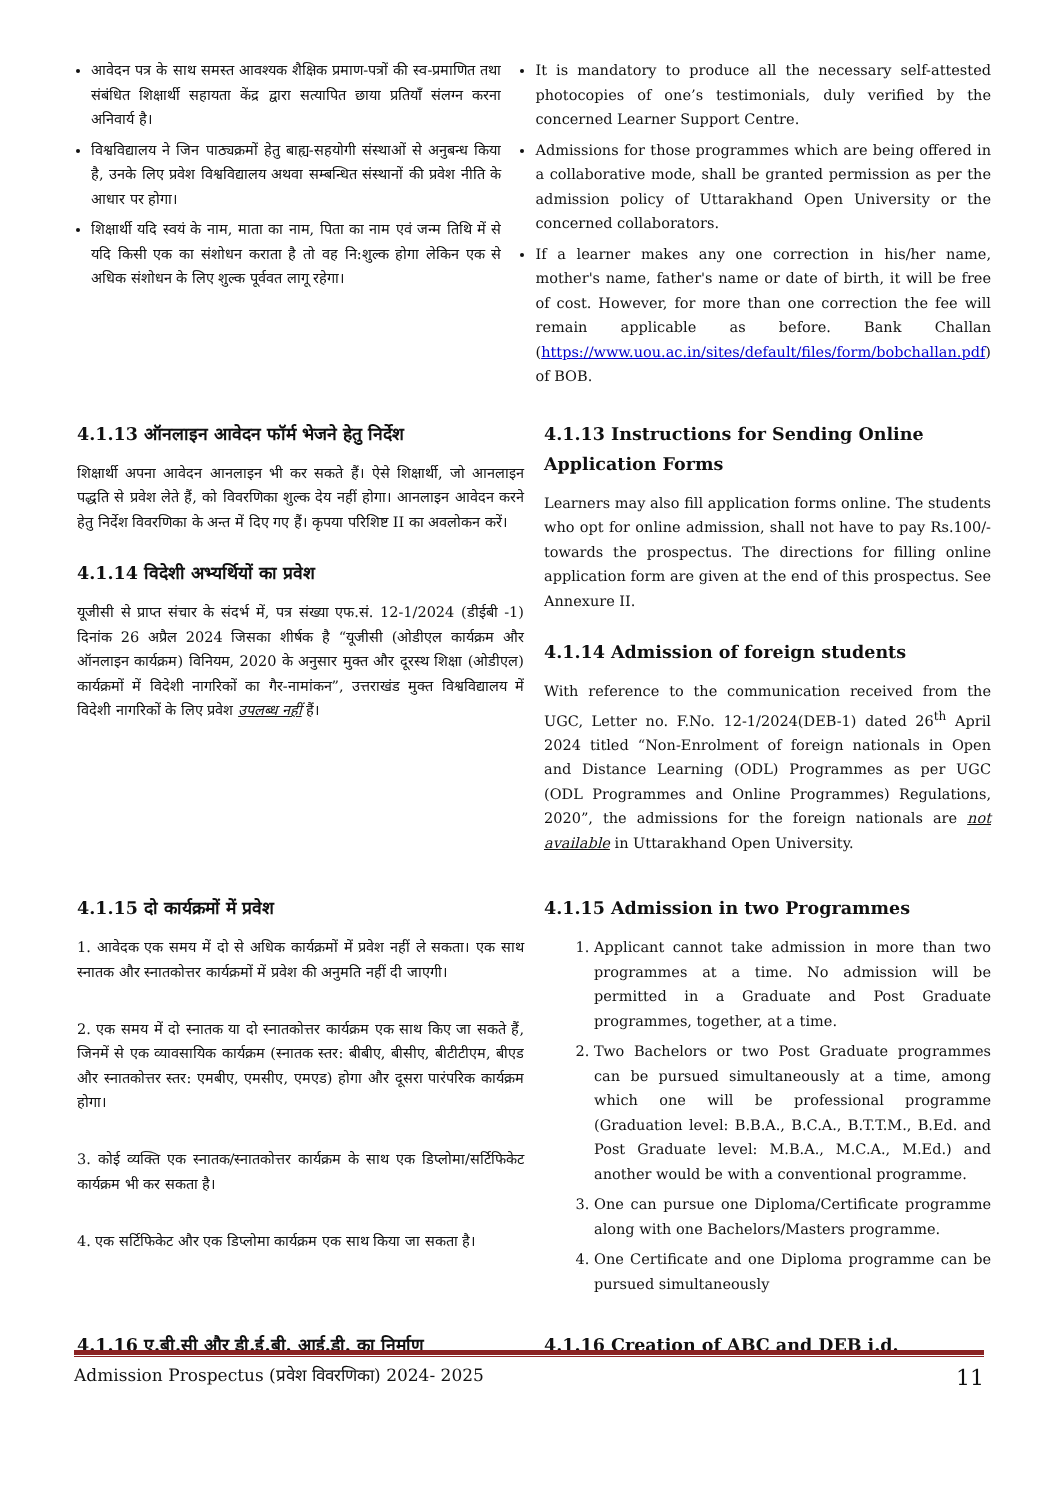आवेदन पत्र के साथ समस्त आवश्यक शैक्षिक प्रमाण-पत्रों की स्व-प्रमाणित तथा संबंधित शिक्षार्थी सहायता केंद्र द्वारा सत्यापित छाया प्रतियाँ संलग्न करना अनिवार्य है।
विश्वविद्यालय ने जिन पाठ्यक्रमों हेतु बाह्य-सहयोगी संस्थाओं से अनुबन्ध किया है, उनके लिए प्रवेश विश्वविद्यालय अथवा सम्बन्धित संस्थानों की प्रवेश नीति के आधार पर होगा।
शिक्षार्थी यदि स्वयं के नाम, माता का नाम, पिता का नाम एवं जन्म तिथि में से यदि किसी एक का संशोधन कराता है तो वह नि:शुल्क होगा लेकिन एक से अधिक संशोधन के लिए शुल्क पूर्ववत लागू रहेगा।
It is mandatory to produce all the necessary self-attested photocopies of one’s testimonials, duly verified by the concerned Learner Support Centre.
Admissions for those programmes which are being offered in a collaborative mode, shall be granted permission as per the admission policy of Uttarakhand Open University or the concerned collaborators.
If a learner makes any one correction in his/her name, mother's name, father's name or date of birth, it will be free of cost. However, for more than one correction the fee will remain applicable as before. Bank Challan (https://www.uou.ac.in/sites/default/files/form/bobchallan.pdf) of BOB.
4.1.13 ऑनलाइन आवेदन फॉर्म भेजने हेतु निर्देश
शिक्षार्थी अपना आवेदन आनलाइन भी कर सकते हैं। ऐसे शिक्षार्थी, जो आनलाइन पद्धति से प्रवेश लेते हैं, को विवरणिका शुल्क देय नहीं होगा। आनलाइन आवेदन करने हेतु निर्देश विवरणिका के अन्त में दिए गए हैं। कृपया परिशिष्ट II का अवलोकन करें।
4.1.14 विदेशी अभ्यर्थियों का प्रवेश
यूजीसी से प्राप्त संचार के संदर्भ में, पत्र संख्या एफ.सं. 12-1/2024 (डीईबी -1) दिनांक 26 अप्रैल 2024 जिसका शीर्षक है “यूजीसी (ओडीएल कार्यक्रम और ऑनलाइन कार्यक्रम) विनियम, 2020 के अनुसार मुक्त और दूरस्थ शिक्षा (ओडीएल) कार्यक्रमों में विदेशी नागरिकों का गैर-नामांकन”, उत्तराखंड मुक्त विश्वविद्यालय में विदेशी नागरिकों के लिए प्रवेश उपलब्ध नहीं हैं।
4.1.13 Instructions for Sending Online Application Forms
Learners may also fill application forms online. The students who opt for online admission, shall not have to pay Rs.100/- towards the prospectus. The directions for filling online application form are given at the end of this prospectus. See Annexure II.
4.1.14 Admission of foreign students
With reference to the communication received from the UGC, Letter no. F.No. 12-1/2024(DEB-1) dated 26<sup>th</sup> April 2024 titled “Non-Enrolment of foreign nationals in Open and Distance Learning (ODL) Programmes as per UGC (ODL Programmes and Online Programmes) Regulations, 2020”, the admissions for the foreign nationals are not available in Uttarakhand Open University.
4.1.15 दो कार्यक्रमों में प्रवेश
1. आवेदक एक समय में दो से अधिक कार्यक्रमों में प्रवेश नहीं ले सकता। एक साथ स्नातक और स्नातकोत्तर कार्यक्रमों में प्रवेश की अनुमति नहीं दी जाएगी।
2. एक समय में दो स्नातक या दो स्नातकोत्तर कार्यक्रम एक साथ किए जा सकते हैं, जिनमें से एक व्यावसायिक कार्यक्रम (स्नातक स्तर: बीबीए, बीसीए, बीटीटीएम, बीएड और स्नातकोत्तर स्तर: एमबीए, एमसीए, एमएड) होगा और दूसरा पारंपरिक कार्यक्रम होगा।
3. कोई व्यक्ति एक स्नातक/स्नातकोत्तर कार्यक्रम के साथ एक डिप्लोमा/सर्टिफिकेट कार्यक्रम भी कर सकता है।
4. एक सर्टिफिकेट और एक डिप्लोमा कार्यक्रम एक साथ किया जा सकता है।
4.1.15 Admission in two Programmes
1. Applicant cannot take admission in more than two programmes at a time. No admission will be permitted in a Graduate and Post Graduate programmes, together, at a time.
2. Two Bachelors or two Post Graduate programmes can be pursued simultaneously at a time, among which one will be professional programme (Graduation level: B.B.A., B.C.A., B.T.T.M., B.Ed. and Post Graduate level: M.B.A., M.C.A., M.Ed.) and another would be with a conventional programme.
3. One can pursue one Diploma/Certificate programme along with one Bachelors/Masters programme.
4. One Certificate and one Diploma programme can be pursued simultaneously
4.1.16 ए.बी.सी और डी.ई.बी. आई.डी. का निर्माण 4.1.16 Creation of ABC and DEB i.d.
Admission Prospectus (प्रवेश विवरणिका) 2024- 2025 11